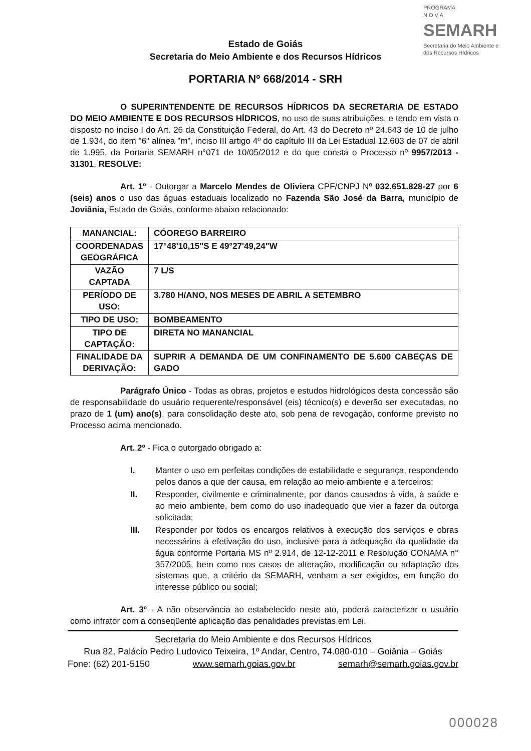PROGRAMA
N O V A
SEMARH
Secretaria do Meio Ambiente e dos Recursos Hídricos
Estado de Goiás
Secretaria do Meio Ambiente e dos Recursos Hídricos
PORTARIA Nº 668/2014 - SRH
O SUPERINTENDENTE DE RECURSOS HÍDRICOS DA SECRETARIA DE ESTADO DO MEIO AMBIENTE E DOS RECURSOS HÍDRICOS, no uso de suas atribuições, e tendo em vista o disposto no inciso I do Art. 26 da Constituição Federal, do Art. 43 do Decreto nº 24.643 de 10 de julho de 1.934, do item "6" alínea "m", inciso III artigo 4º do capítulo III da Lei Estadual 12.603 de 07 de abril de 1.995, da Portaria SEMARH n°071 de 10/05/2012 e do que consta o Processo nº 9957/2013 - 31301, RESOLVE:
Art. 1º - Outorgar a Marcelo Mendes de Oliviera CPF/CNPJ Nº 032.651.828-27 por 6 (seis) anos o uso das águas estaduais localizado no Fazenda São José da Barra, município de Joviânia, Estado de Goiás, conforme abaixo relacionado:
| MANANCIAL: | CÓOREGO BARREIRO |
| COORDENADAS GEOGRÁFICA | 17°48'10,15"S E 49°27'49,24"W |
| VAZÃO CAPTADA | 7 L/S |
| PERÍODO DE USO: | 3.780 H/ANO, NOS MESES DE ABRIL A SETEMBRO |
| TIPO DE USO: | BOMBEAMENTO |
| TIPO DE CAPTAÇÃO: | DIRETA NO MANANCIAL |
| FINALIDADE DA DERIVAÇÃO: | SUPRIR A DEMANDA DE UM CONFINAMENTO DE 5.600 CABEÇAS DE GADO |
Parágrafo Único - Todas as obras, projetos e estudos hidrológicos desta concessão são de responsabilidade do usuário requerente/responsável (eis) técnico(s) e deverão ser executadas, no prazo de 1 (um) ano(s), para consolidação deste ato, sob pena de revogação, conforme previsto no Processo acima mencionado.
Art. 2º - Fica o outorgado obrigado a:
I. Manter o uso em perfeitas condições de estabilidade e segurança, respondendo pelos danos a que der causa, em relação ao meio ambiente e a terceiros;
II. Responder, civilmente e criminalmente, por danos causados à vida, à saúde e ao meio ambiente, bem como do uso inadequado que vier a fazer da outorga solicitada;
III. Responder por todos os encargos relativos à execução dos serviços e obras necessários à efetivação do uso, inclusive para a adequação da qualidade da água conforme Portaria MS nº 2.914, de 12-12-2011 e Resolução CONAMA n° 357/2005, bem como nos casos de alteração, modificação ou adaptação dos sistemas que, a critério da SEMARH, venham a ser exigidos, em função do interesse público ou social;
Art. 3º - A não observância ao estabelecido neste ato, poderá caracterizar o usuário como infrator com a conseqüente aplicação das penalidades previstas em Lei.
Secretaria do Meio Ambiente e dos Recursos Hídricos
Rua 82, Palácio Pedro Ludovico Teixeira, 1º Andar, Centro, 74.080-010 – Goiânia – Goiás
Fone: (62) 201-5150 www.semarh.goias.gov.br semarh@semarh.goias.gov.br
000028